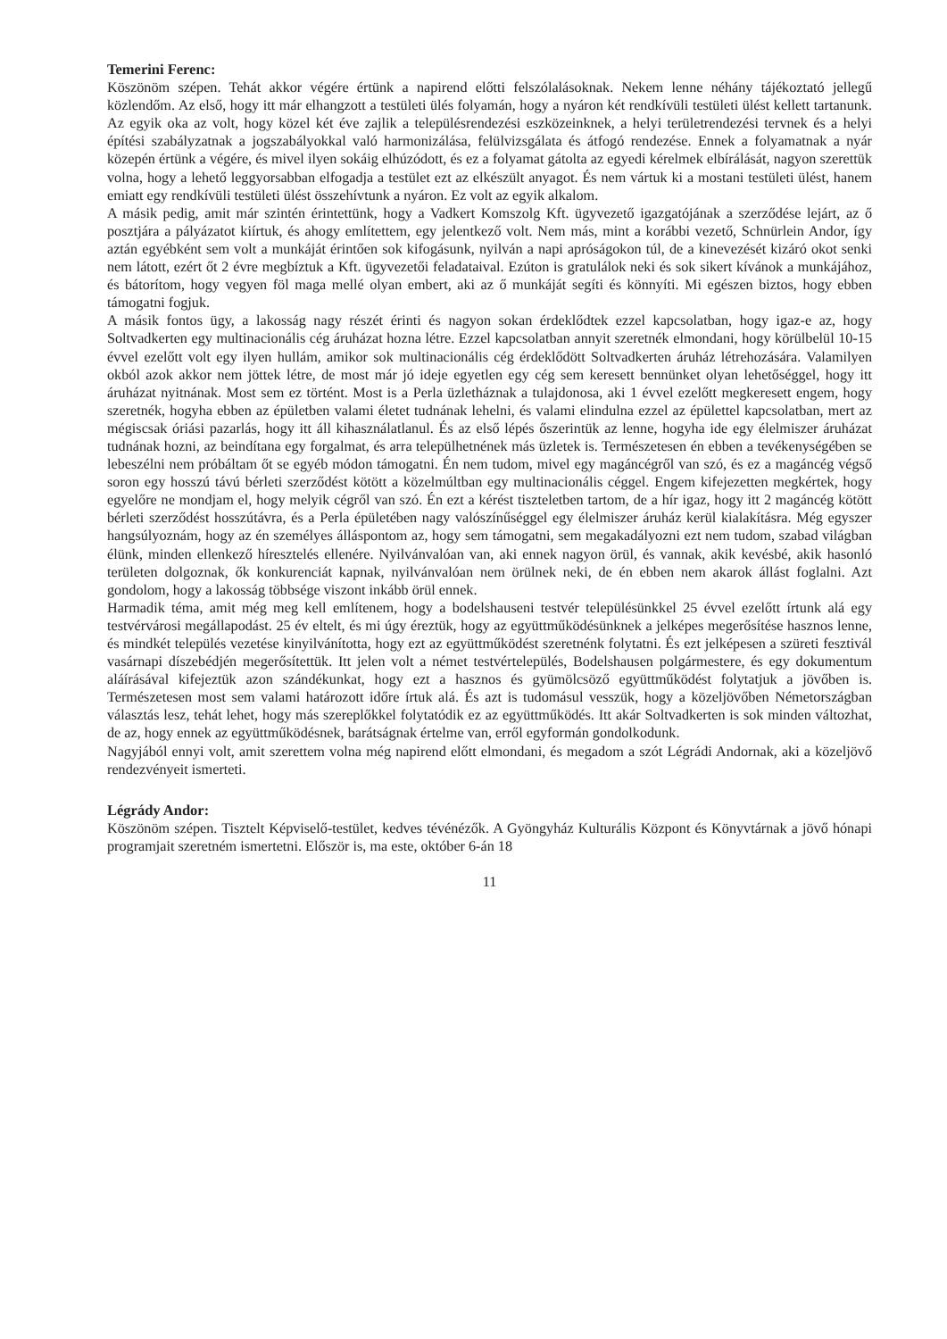Temerini Ferenc:
Köszönöm szépen. Tehát akkor végére értünk a napirend előtti felszólalásoknak. Nekem lenne néhány tájékoztató jellegű közlendőm. Az első, hogy itt már elhangzott a testületi ülés folyamán, hogy a nyáron két rendkívüli testületi ülést kellett tartanunk. Az egyik oka az volt, hogy közel két éve zajlik a településrendezési eszközeinknek, a helyi területrendezési tervnek és a helyi építési szabályzatnak a jogszabályokkal való harmonizálása, felülvizsgálata és átfogó rendezése. Ennek a folyamatnak a nyár közepén értünk a végére, és mivel ilyen sokáig elhúzódott, és ez a folyamat gátolta az egyedi kérelmek elbírálását, nagyon szerettük volna, hogy a lehető leggyorsabban elfogadja a testület ezt az elkészült anyagot. És nem vártuk ki a mostani testületi ülést, hanem emiatt egy rendkívüli testületi ülést összehívtunk a nyáron. Ez volt az egyik alkalom.
A másik pedig, amit már szintén érintettünk, hogy a Vadkert Komszolg Kft. ügyvezető igazgatójának a szerződése lejárt, az ő posztjára a pályázatot kiírtuk, és ahogy említettem, egy jelentkező volt. Nem más, mint a korábbi vezető, Schnürlein Andor, így aztán egyébként sem volt a munkáját érintően sok kifogásunk, nyilván a napi apróságokon túl, de a kinevezését kizáró okot senki nem látott, ezért őt 2 évre megbíztuk a Kft. ügyvezetői feladataival. Ezúton is gratulálok neki és sok sikert kívánok a munkájához, és bátorítom, hogy vegyen föl maga mellé olyan embert, aki az ő munkáját segíti és könnyíti. Mi egészen biztos, hogy ebben támogatni fogjuk.
A másik fontos ügy, a lakosság nagy részét érinti és nagyon sokan érdeklődtek ezzel kapcsolatban, hogy igaz-e az, hogy Soltvadkerten egy multinacionális cég áruházat hozna létre. Ezzel kapcsolatban annyit szeretnék elmondani, hogy körülbelül 10-15 évvel ezelőtt volt egy ilyen hullám, amikor sok multinacionális cég érdeklődött Soltvadkerten áruház létrehozására. Valamilyen okból azok akkor nem jöttek létre, de most már jó ideje egyetlen egy cég sem keresett bennünket olyan lehetőséggel, hogy itt áruházat nyitnának. Most sem ez történt. Most is a Perla üzletháznak a tulajdonosa, aki 1 évvel ezelőtt megkeresett engem, hogy szeretnék, hogyha ebben az épületben valami életet tudnának lehelni, és valami elindulna ezzel az épülettel kapcsolatban, mert az mégiscsak óriási pazarlás, hogy itt áll kihasználatlanul. És az első lépés őszerintük az lenne, hogyha ide egy élelmiszer áruházat tudnának hozni, az beindítana egy forgalmat, és arra települhetnének más üzletek is. Természetesen én ebben a tevékenységében se lebeszélni nem próbáltam őt se egyéb módon támogatni. Én nem tudom, mivel egy magáncégről van szó, és ez a magáncég végső soron egy hosszú távú bérleti szerződést kötött a közelmúltban egy multinacionális céggel. Engem kifejezetten megkértek, hogy egyelőre ne mondjam el, hogy melyik cégről van szó. Én ezt a kérést tiszteletben tartom, de a hír igaz, hogy itt 2 magáncég kötött bérleti szerződést hosszútávra, és a Perla épületében nagy valószínűséggel egy élelmiszer áruház kerül kialakításra. Még egyszer hangsúlyoznám, hogy az én személyes álláspontom az, hogy sem támogatni, sem megakadályozni ezt nem tudom, szabad világban élünk, minden ellenkező híresztelés ellenére. Nyilvánvalóan van, aki ennek nagyon örül, és vannak, akik kevésbé, akik hasonló területen dolgoznak, ők konkurenciát kapnak, nyilvánvalóan nem örülnek neki, de én ebben nem akarok állást foglalni. Azt gondolom, hogy a lakosság többsége viszont inkább örül ennek.
Harmadik téma, amit még meg kell említenem, hogy a bodelshauseni testvér településünkkel 25 évvel ezelőtt írtunk alá egy testvérvárosi megállapodást. 25 év eltelt, és mi úgy éreztük, hogy az együttműködésünknek a jelképes megerősítése hasznos lenne, és mindkét település vezetése kinyilvánította, hogy ezt az együttműködést szeretnénk folytatni. És ezt jelképesen a szüreti fesztivál vasárnapi díszebédjén megerősítettük. Itt jelen volt a német testvértelepülés, Bodelshausen polgármestere, és egy dokumentum aláírásával kifejeztük azon szándékunkat, hogy ezt a hasznos és gyümölcsöző együttműködést folytatjuk a jövőben is. Természetesen most sem valami határozott időre írtuk alá. És azt is tudomásul vesszük, hogy a közeljövőben Németországban választás lesz, tehát lehet, hogy más szereplőkkel folytatódik ez az együttműködés. Itt akár Soltvadkerten is sok minden változhat, de az, hogy ennek az együttműködésnek, barátságnak értelme van, erről egyformán gondolkodunk.
Nagyjából ennyi volt, amit szerettem volna még napirend előtt elmondani, és megadom a szót Légrádi Andornak, aki a közeljövő rendezvényeit ismerteti.
Légrády Andor:
Köszönöm szépen. Tisztelt Képviselő-testület, kedves tévénézők. A Gyöngyház Kulturális Központ és Könyvtárnak a jövő hónapi programjait szeretném ismertetni. Először is, ma este, október 6-án 18
11